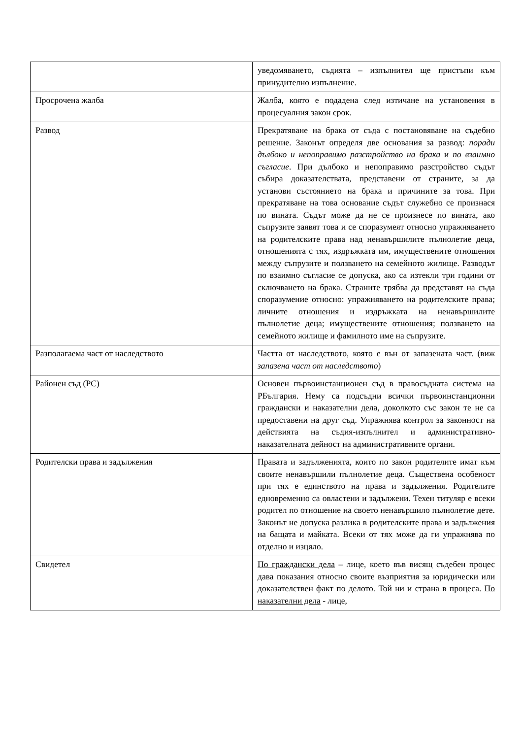| | уведомяването, съдията – изпълнител ще пристъпи към принудително изпълнение. |
| Просрочена жалба | Жалба, която е подадена след изтичане на установения в процесуалния закон срок. |
| Развод | Прекратяване на брака от съда с постановяване на съдебно решение. Законът определя две основания за развод: поради дълбоко и непоправимо разстройство на брака и по взаимно съгласие . При дълбоко и непоправимо разстройство съдът събира доказателствата, представени от страните, за да установи състоянието на брака и причините за това. При прекратяване на това основание съдът служебно се произнася по вината. Съдът може да не се произнесе по вината, ако съпрузите заявят това и се споразумеят относно упражняването на родителските права над ненавършилите пълнолетие деца, отношенията с тях, издръжката им, имуществените отношения между съпрузите и ползването на семейното жилище. Разводът по взаимно съгласие се допуска, ако са изтекли три години от сключването на брака. Страните трябва да представят на съда споразумение относно: упражняването на родителските права; личните отношения и издръжката на ненавършилите пълнолетие деца; имуществените отношения; ползването на семейното жилище и фамилното име на съпрузите. |
| Разполагаема част от наследството | Частта от наследството, която е вън от запазената част. (виж запазена част от наследството ) |
| Районен съд (РС) | Основен първоинстанционен съд в правосъдната система на РБългария. Нему са подсъдни всички първоинстанционни граждански и наказателни дела, доколкото със закон те не са предоставени на друг съд. Упражнява контрол за законност на действията на съдия-изпълнител и административно-наказателната дейност на административните органи. |
| Родителски права и задължения | Правата и задълженията, които по закон родителите имат към своите ненавършили пълнолетие деца. Съществена особеност при тях е единството на права и задължения. Родителите едновременно са овластени и задължени. Техен титуляр е всеки родител по отношение на своето ненавършило пълнолетие дете. Законът не допуска разлика в родителските права и задължения на бащата и майката. Всеки от тях може да ги упражнява по отделно и изцяло. |
| Свидетел | По граждански дела – лице, което във висящ съдебен процес дава показания относно своите възприятия за юридически или доказателствен факт по делото. Той ни и страна в процеса. По наказателни дела - лице, |